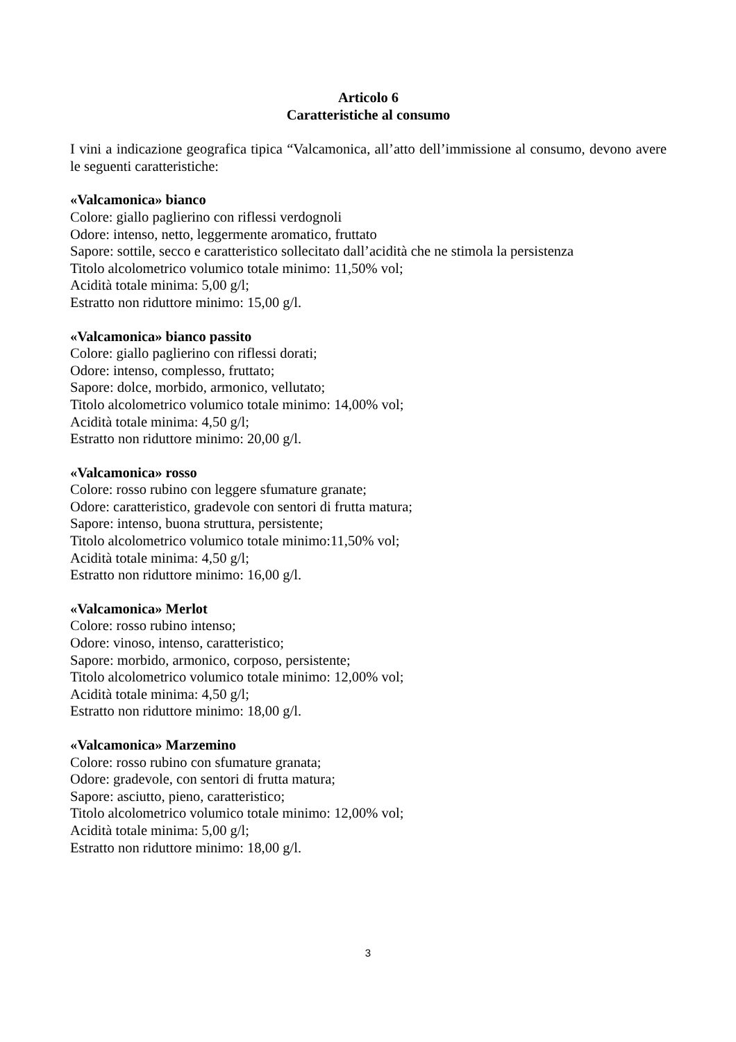Articolo 6
Caratteristiche al consumo
I vini a indicazione geografica tipica “Valcamonica, all’atto dell’immissione al consumo, devono avere le seguenti caratteristiche:
«Valcamonica» bianco
Colore: giallo paglierino con riflessi verdognoli
Odore: intenso, netto, leggermente aromatico, fruttato
Sapore: sottile, secco e caratteristico sollecitato dall’acidità che ne stimola la persistenza
Titolo alcolometrico volumico totale minimo: 11,50% vol;
Acidità totale minima: 5,00 g/l;
Estratto non riduttore minimo: 15,00 g/l.
«Valcamonica» bianco passito
Colore: giallo paglierino con riflessi dorati;
Odore: intenso, complesso, fruttato;
Sapore: dolce, morbido, armonico, vellutato;
Titolo alcolometrico volumico totale minimo: 14,00% vol;
Acidità totale minima: 4,50 g/l;
Estratto non riduttore minimo: 20,00 g/l.
«Valcamonica» rosso
Colore: rosso rubino con leggere sfumature granate;
Odore: caratteristico, gradevole con sentori di frutta matura;
Sapore: intenso, buona struttura, persistente;
Titolo alcolometrico volumico totale minimo:11,50% vol;
Acidità totale minima: 4,50 g/l;
Estratto non riduttore minimo: 16,00 g/l.
«Valcamonica» Merlot
Colore: rosso rubino intenso;
Odore: vinoso, intenso, caratteristico;
Sapore: morbido, armonico, corposo, persistente;
Titolo alcolometrico volumico totale minimo: 12,00% vol;
Acidità totale minima: 4,50 g/l;
Estratto non riduttore minimo: 18,00 g/l.
«Valcamonica» Marzemino
Colore: rosso rubino con sfumature granata;
Odore: gradevole, con sentori di frutta matura;
Sapore: asciutto, pieno, caratteristico;
Titolo alcolometrico volumico totale minimo: 12,00% vol;
Acidità totale minima: 5,00 g/l;
Estratto non riduttore minimo: 18,00 g/l.
3